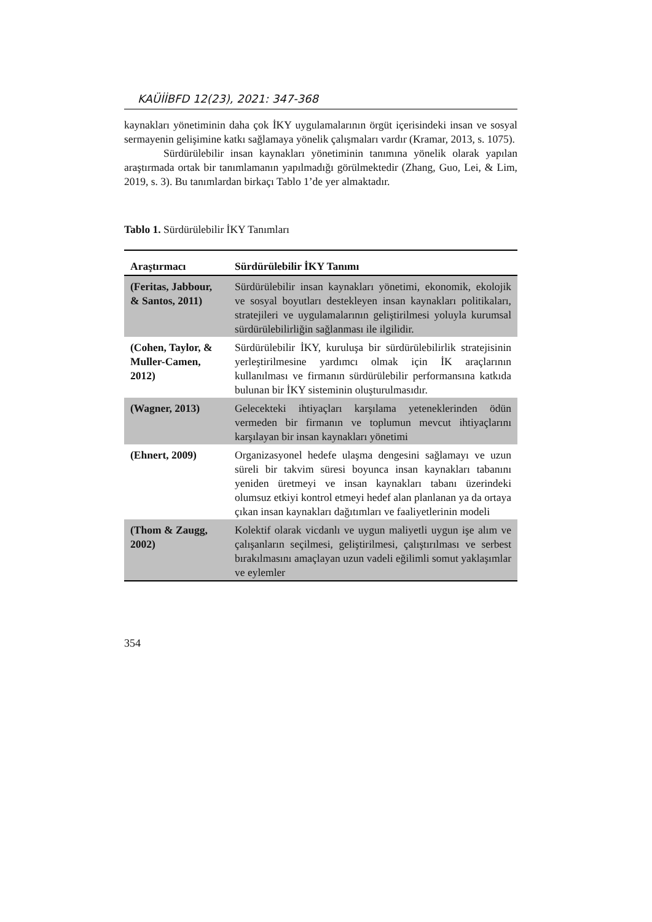KAÜİİBFD 12(23), 2021: 347-368
kaynakları yönetiminin daha çok İKY uygulamalarının örgüt içerisindeki insan ve sosyal sermayenin gelişimine katkı sağlamaya yönelik çalışmaları vardır (Kramar, 2013, s. 1075).
Sürdürülebilir insan kaynakları yönetiminin tanımına yönelik olarak yapılan araştırmada ortak bir tanımlamanın yapılmadığı görülmektedir (Zhang, Guo, Lei, & Lim, 2019, s. 3). Bu tanımlardan birkaçı Tablo 1’de yer almaktadır.
Tablo 1. Sürdürülebilir İKY Tanımları
| Araştırmacı | Sürdürülebilir İKY Tanımı |
| --- | --- |
| (Feritas, Jabbour, & Santos, 2011) | Sürdürülebilir insan kaynakları yönetimi, ekonomik, ekolojik ve sosyal boyutları destekleyen insan kaynakları politikaları, stratejileri ve uygulamalarının geliştirilmesi yoluyla kurumsal sürdürülebilirliğin sağlanması ile ilgilidir. |
| (Cohen, Taylor, & Muller-Camen, 2012) | Sürdürülebilir İKY, kuruluşa bir sürdürülebilirlik stratejisinin yerleştirilmesine yardımcı olmak için İK araçlarının kullanılması ve firmanın sürdürülebilir performansına katkıda bulunan bir İKY sisteminin oluşturulmasıdır. |
| (Wagner, 2013) | Gelecekteki ihtiyaçları karşılama yeteneklerinden ödün vermeden bir firmanın ve toplumun mevcut ihtiyaçlarını karşılayan bir insan kaynakları yönetimi |
| (Ehnert, 2009) | Organizasyonel hedefe ulaşma dengesini sağlamayı ve uzun süreli bir takvim süresi boyunca insan kaynakları tabanını yeniden üretmeyi ve insan kaynakları tabanı üzerindeki olumsuz etkiyi kontrol etmeyi hedef alan planlanan ya da ortaya çıkan insan kaynakları dağıtımları ve faaliyetlerinin modeli |
| (Thom & Zaugg, 2002) | Kolektif olarak vicdanlı ve uygun maliyetli uygun işe alım ve çalışanların seçilmesi, geliştirilmesi, çalıştırılması ve serbest bırakılmasını amaçlayan uzun vadeli eğilimli somut yaklaşımlar ve eylemler |
354